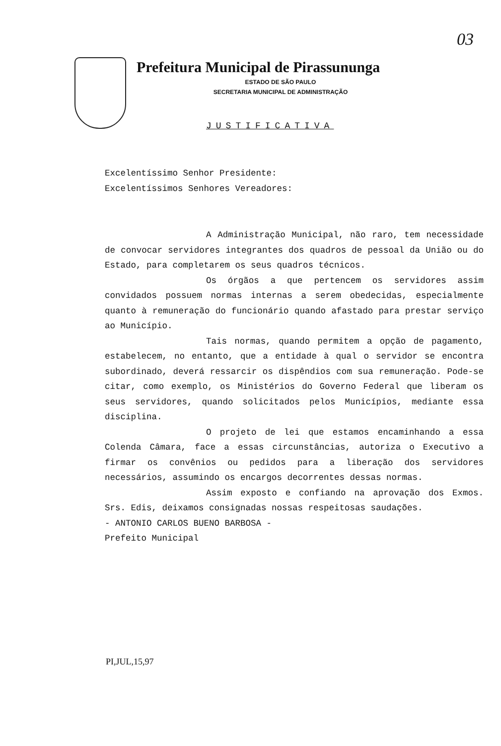03
Prefeitura Municipal de Pirassununga
ESTADO DE SÃO PAULO
SECRETARIA MUNICIPAL DE ADMINISTRAÇÃO
JUSTIFICATIVA
Excelentíssimo Senhor Presidente:
Excelentíssimos Senhores Vereadores:
A Administração Municipal, não raro, tem necessidade de convocar servidores integrantes dos quadros de pessoal da União ou do Estado, para completarem os seus quadros técnicos.
Os órgãos a que pertencem os servidores assim convidados possuem normas internas a serem obedecidas, especialmente quanto à remuneração do funcionário quando afastado para prestar serviço ao Município.
Tais normas, quando permitem a opção de pagamento, estabelecem, no entanto, que a entidade à qual o servidor se encontra subordinado, deverá ressarcir os dispêndios com sua remuneração. Pode-se citar, como exemplo, os Ministérios do Governo Federal que liberam os seus servidores, quando solicitados pelos Municípios, mediante essa disciplina.
O projeto de lei que estamos encaminhando a essa Colenda Câmara, face a essas circunstâncias, autoriza o Executivo a firmar os convênios ou pedidos para a liberação dos servidores necessários, assumindo os encargos decorrentes dessas normas.
Assim exposto e confiando na aprovação dos Exmos. Srs. Edis, deixamos consignadas nossas respeitosas saudações.
- ANTONIO CARLOS BUENO BARBOSA -
Prefeito Municipal
PI,JUL,15,97